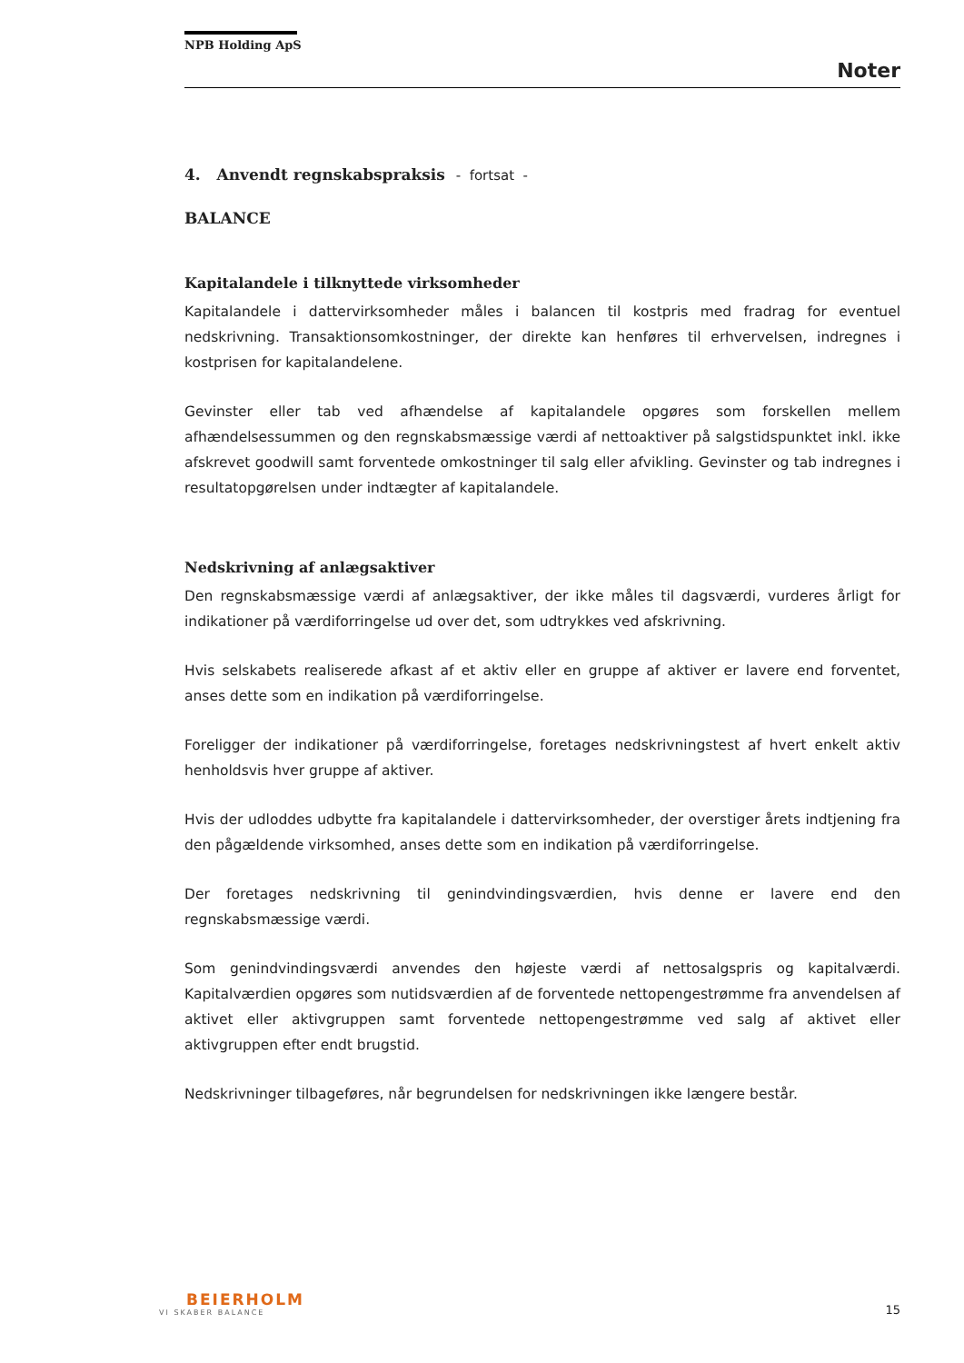NPB Holding ApS
Noter
4. Anvendt regnskabspraksis - fortsat -
BALANCE
Kapitalandele i tilknyttede virksomheder
Kapitalandele i dattervirksomheder måles i balancen til kostpris med fradrag for eventuel nedskrivning. Transaktionsomkostninger, der direkte kan henføres til erhvervelsen, indregnes i kostprisen for kapitalandelene.
Gevinster eller tab ved afhændelse af kapitalandele opgøres som forskellen mellem afhændelsessummen og den regnskabsmæssige værdi af nettoaktiver på salgstidspunktet inkl. ikke afskrevet goodwill samt forventede omkostninger til salg eller afvikling. Gevinster og tab indregnes i resultatopgørelsen under indtægter af kapitalandele.
Nedskrivning af anlægsaktiver
Den regnskabsmæssige værdi af anlægsaktiver, der ikke måles til dagsværdi, vurderes årligt for indikationer på værdiforringelse ud over det, som udtrykkes ved afskrivning.
Hvis selskabets realiserede afkast af et aktiv eller en gruppe af aktiver er lavere end forventet, anses dette som en indikation på værdiforringelse.
Foreligger der indikationer på værdiforringelse, foretages nedskrivningstest af hvert enkelt aktiv henholdsvis hver gruppe af aktiver.
Hvis der udloddes udbytte fra kapitalandele i dattervirksomheder, der overstiger årets indtjening fra den pågældende virksomhed, anses dette som en indikation på værdiforringelse.
Der foretages nedskrivning til genindvindingsværdien, hvis denne er lavere end den regnskabsmæssige værdi.
Som genindvindingsværdi anvendes den højeste værdi af nettosalgspris og kapitalværdi. Kapitalværdien opgøres som nutidsværdien af de forventede nettopengestrømme fra anvendelsen af aktivet eller aktivgruppen samt forventede nettopengestrømme ved salg af aktivet eller aktivgruppen efter endt brugstid.
Nedskrivninger tilbageføres, når begrundelsen for nedskrivningen ikke længere består.
BEIERHOLM
VI SKABER BALANCE
15